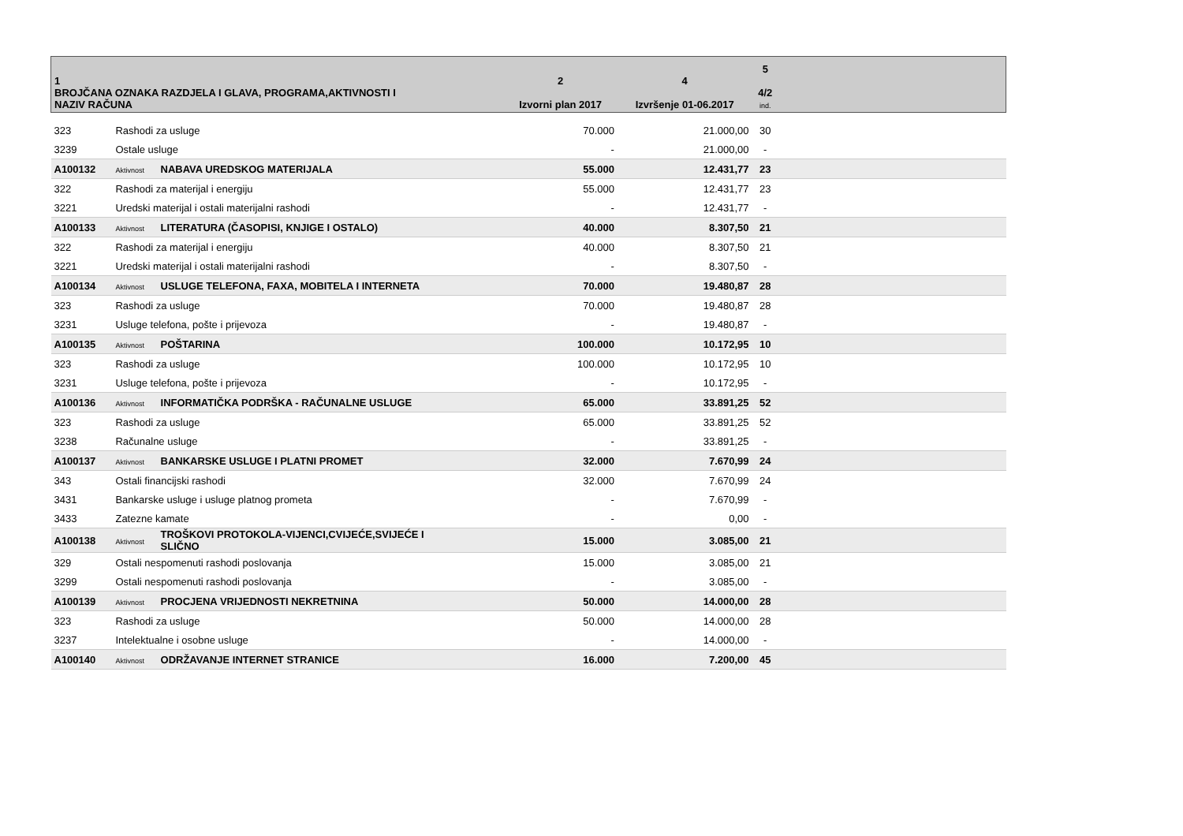| 1 BROJČANA OZNAKA RAZDJELA I GLAVA, PROGRAMA,AKTIVNOSTI I NAZIV RAČUNA | | | 2 Izvorni plan 2017 | 4 Izvršenje 01-06.2017 | 5 4/2 ind. | |
| --- | --- | --- | --- | --- | --- | --- |
| 323 | Rashodi za usluge | | 70.000 | 21.000,00 | 30 | |
| 3239 | Ostale usluge | | - | 21.000,00 | - | |
| A100132 | Aktivnost | NABAVA UREDSKOG MATERIJALA | 55.000 | 12.431,77 | 23 | |
| 322 | Rashodi za materijal i energiju | | 55.000 | 12.431,77 | 23 | |
| 3221 | Uredski materijal i ostali materijalni rashodi | | - | 12.431,77 | - | |
| A100133 | Aktivnost | LITERATURA (ČASOPISI, KNJIGE I OSTALO) | 40.000 | 8.307,50 | 21 | |
| 322 | Rashodi za materijal i energiju | | 40.000 | 8.307,50 | 21 | |
| 3221 | Uredski materijal i ostali materijalni rashodi | | - | 8.307,50 | - | |
| A100134 | Aktivnost | USLUGE TELEFONA, FAXA, MOBITELA I INTERNETA | 70.000 | 19.480,87 | 28 | |
| 323 | Rashodi za usluge | | 70.000 | 19.480,87 | 28 | |
| 3231 | Usluge telefona, pošte i prijevoza | | - | 19.480,87 | - | |
| A100135 | Aktivnost | POŠTARINA | 100.000 | 10.172,95 | 10 | |
| 323 | Rashodi za usluge | | 100.000 | 10.172,95 | 10 | |
| 3231 | Usluge telefona, pošte i prijevoza | | - | 10.172,95 | - | |
| A100136 | Aktivnost | INFORMATIČKA PODRŠKA - RAČUNALNE USLUGE | 65.000 | 33.891,25 | 52 | |
| 323 | Rashodi za usluge | | 65.000 | 33.891,25 | 52 | |
| 3238 | Računalne usluge | | - | 33.891,25 | - | |
| A100137 | Aktivnost | BANKARSKE USLUGE I PLATNI PROMET | 32.000 | 7.670,99 | 24 | |
| 343 | Ostali financijski rashodi | | 32.000 | 7.670,99 | 24 | |
| 3431 | Bankarske usluge i usluge platnog prometa | | - | 7.670,99 | - | |
| 3433 | Zatezne kamate | | - | 0,00 | - | |
| A100138 | Aktivnost | TROŠKOVI PROTOKOLA-VIJENCI,CVIJEĆE,SVIJEĆE I SLIČNO | 15.000 | 3.085,00 | 21 | |
| 329 | Ostali nespomenuti rashodi poslovanja | | 15.000 | 3.085,00 | 21 | |
| 3299 | Ostali nespomenuti rashodi poslovanja | | - | 3.085,00 | - | |
| A100139 | Aktivnost | PROCJENA VRIJEDNOSTI NEKRETNINA | 50.000 | 14.000,00 | 28 | |
| 323 | Rashodi za usluge | | 50.000 | 14.000,00 | 28 | |
| 3237 | Intelektualne i osobne usluge | | - | 14.000,00 | - | |
| A100140 | Aktivnost | ODRŽAVANJE INTERNET STRANICE | 16.000 | 7.200,00 | 45 | |